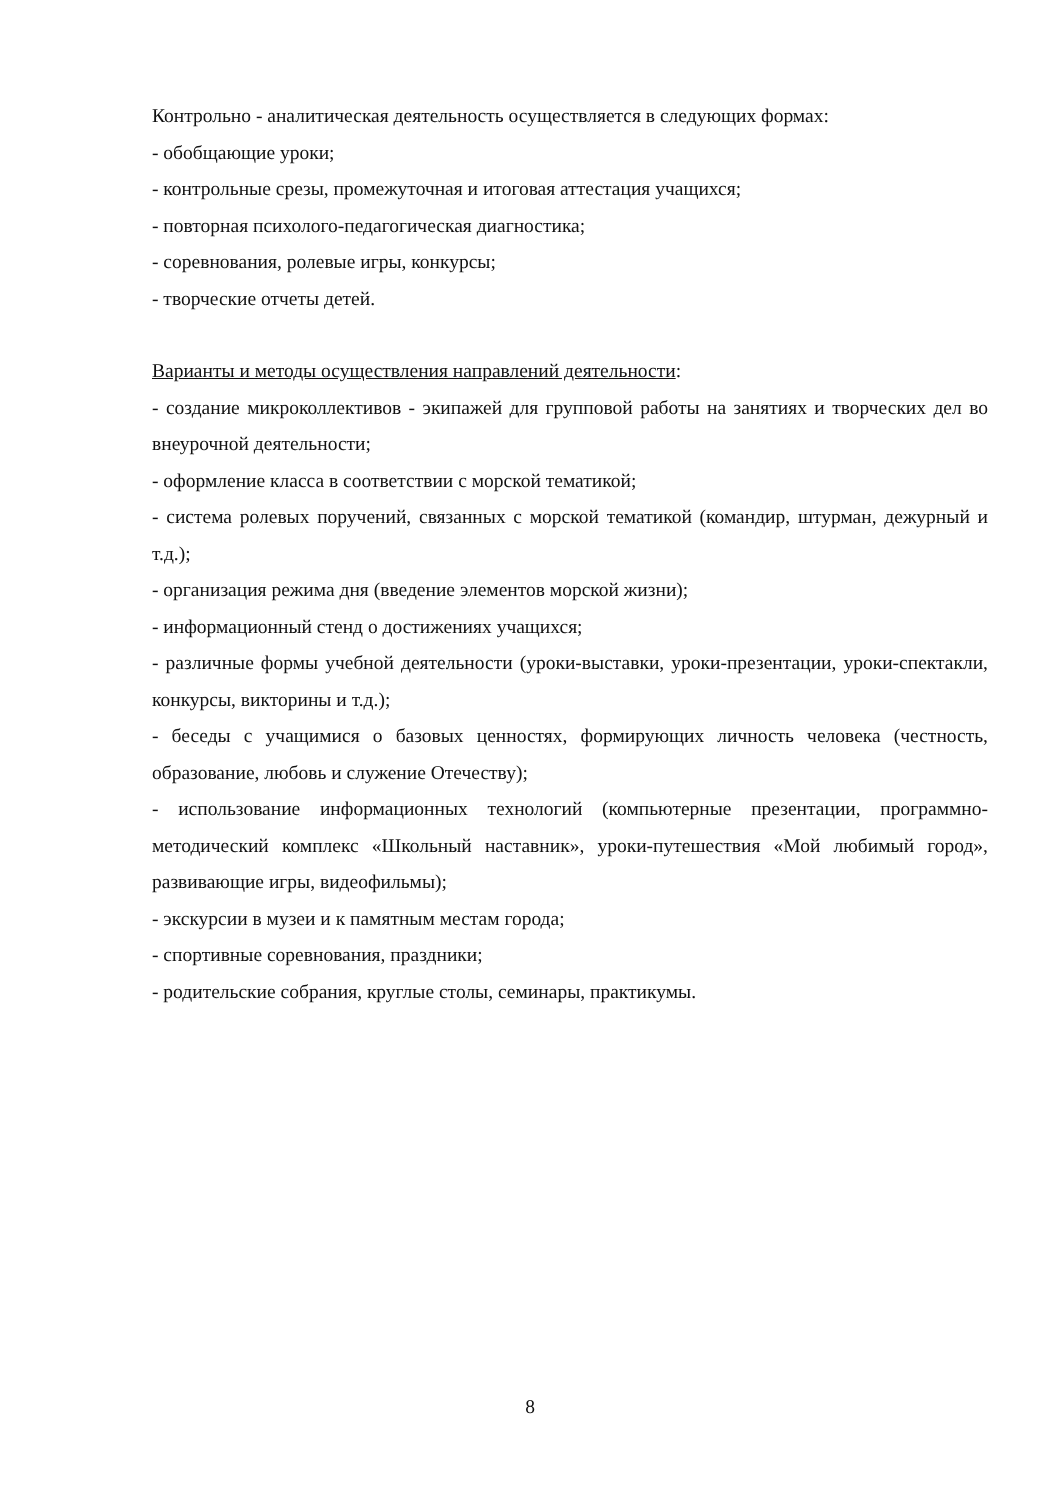Контрольно - аналитическая деятельность осуществляется в следующих формах:
- обобщающие уроки;
- контрольные срезы, промежуточная и итоговая аттестация учащихся;
- повторная психолого-педагогическая диагностика;
- соревнования, ролевые игры, конкурсы;
- творческие отчеты детей.
Варианты и методы осуществления направлений деятельности:
- создание микроколлективов - экипажей для групповой работы на занятиях и творческих дел во внеурочной деятельности;
- оформление класса в соответствии с морской тематикой;
- система ролевых поручений, связанных с морской тематикой (командир, штурман, дежурный и т.д.);
- организация режима дня (введение элементов морской жизни);
- информационный стенд о достижениях учащихся;
- различные формы учебной деятельности (уроки-выставки, уроки-презентации, уроки-спектакли, конкурсы, викторины и т.д.);
- беседы с учащимися о базовых ценностях, формирующих личность человека (честность, образование, любовь и служение Отечеству);
- использование информационных технологий (компьютерные презентации, программно-методический комплекс «Школьный наставник», уроки-путешествия «Мой любимый город», развивающие игры, видеофильмы);
- экскурсии в музеи и к памятным местам города;
- спортивные соревнования, праздники;
- родительские собрания, круглые столы, семинары, практикумы.
8